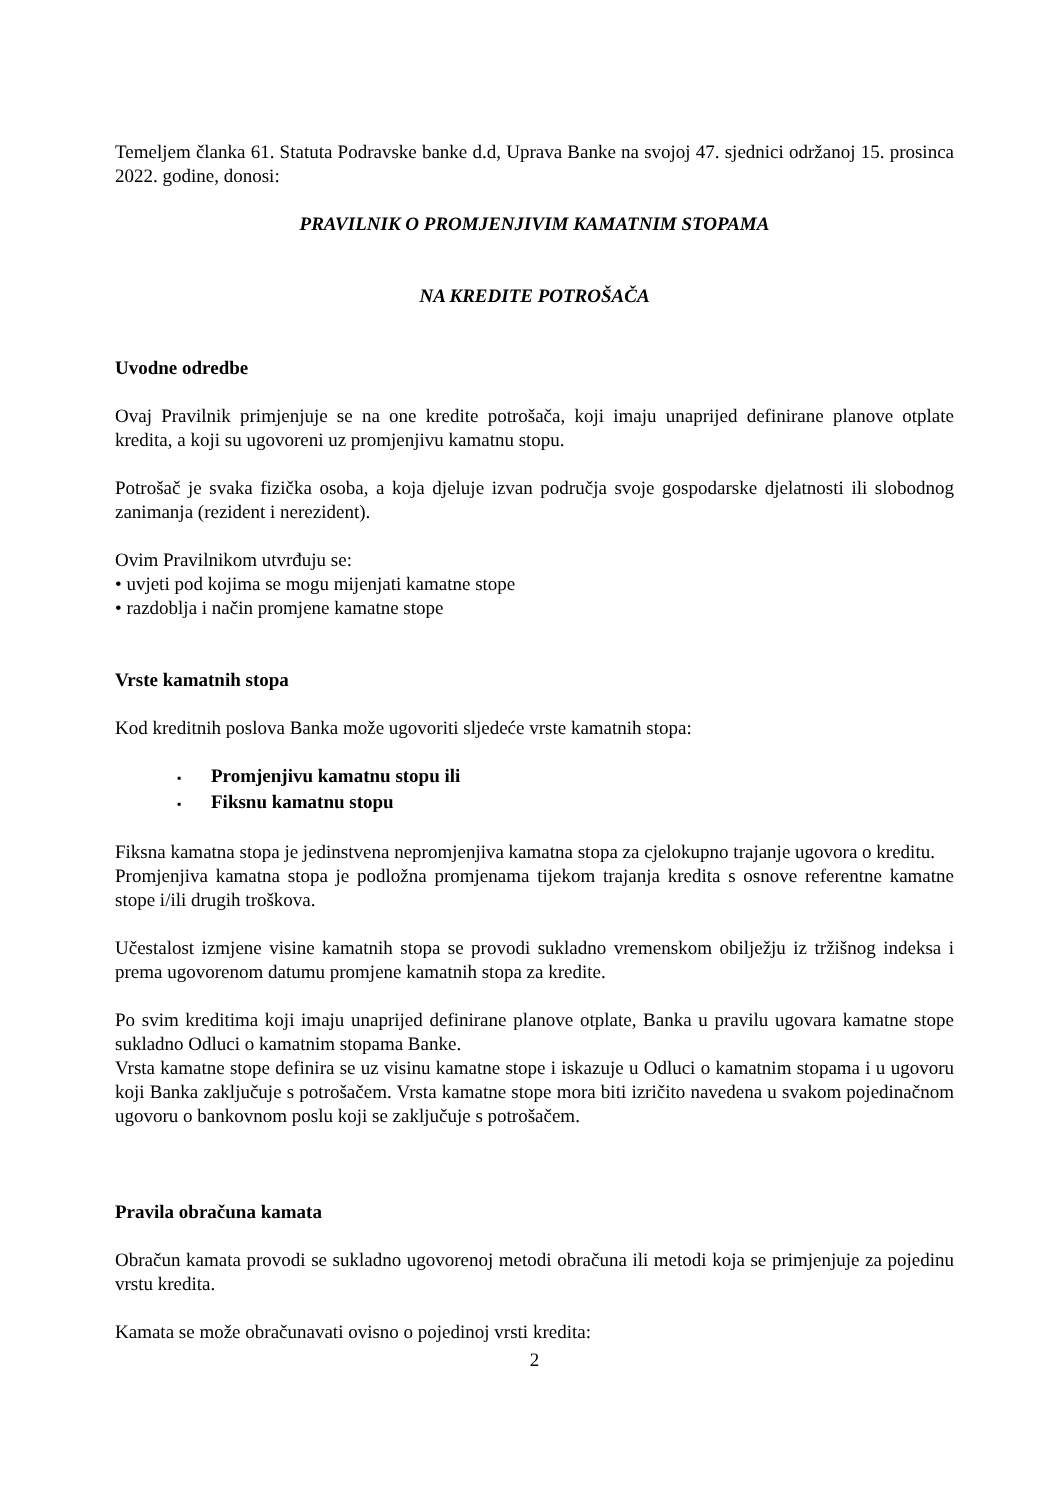Temeljem članka 61. Statuta Podravske banke d.d, Uprava Banke na svojoj 47. sjednici održanoj 15. prosinca 2022. godine, donosi:
PRAVILNIK O PROMJENJIVIM KAMATNIM STOPAMA
NA KREDITE POTROŠAČA
Uvodne odredbe
Ovaj Pravilnik primjenjuje se na one kredite potrošača, koji imaju unaprijed definirane planove otplate kredita, a koji su ugovoreni uz promjenjivu kamatnu stopu.
Potrošač je svaka fizička osoba, a koja djeluje izvan područja svoje gospodarske djelatnosti ili slobodnog zanimanja (rezident i nerezident).
Ovim Pravilnikom utvrđuju se:
• uvjeti pod kojima se mogu mijenjati kamatne stope
• razdoblja i način promjene kamatne stope
Vrste kamatnih stopa
Kod kreditnih poslova Banka može ugovoriti sljedeće vrste kamatnih stopa:
▪ Promjenjivu kamatnu stopu ili
▪ Fiksnu kamatnu stopu
Fiksna kamatna stopa je jedinstvena nepromjenjiva kamatna stopa za cjelokupno trajanje ugovora o kreditu.
Promjenjiva kamatna stopa je podložna promjenama tijekom trajanja kredita s osnove referentne kamatne stope i/ili drugih troškova.
Učestalost izmjene visine kamatnih stopa se provodi sukladno vremenskom obilježju iz tržišnog indeksa i prema ugovorenom datumu promjene kamatnih stopa za kredite.
Po svim kreditima koji imaju unaprijed definirane planove otplate, Banka u pravilu ugovara kamatne stope sukladno Odluci o kamatnim stopama Banke.
Vrsta kamatne stope definira se uz visinu kamatne stope i iskazuje u Odluci o kamatnim stopama i u ugovoru koji Banka zaključuje s potrošačem. Vrsta kamatne stope mora biti izričito navedena u svakom pojedinačnom ugovoru o bankovnom poslu koji se zaključuje s potrošačem.
Pravila obračuna kamata
Obračun kamata provodi se sukladno ugovorenoj metodi obračuna ili metodi koja se primjenjuje za pojedinu vrstu kredita.
Kamata se može obračunavati ovisno o pojedinoj vrsti kredita:
2